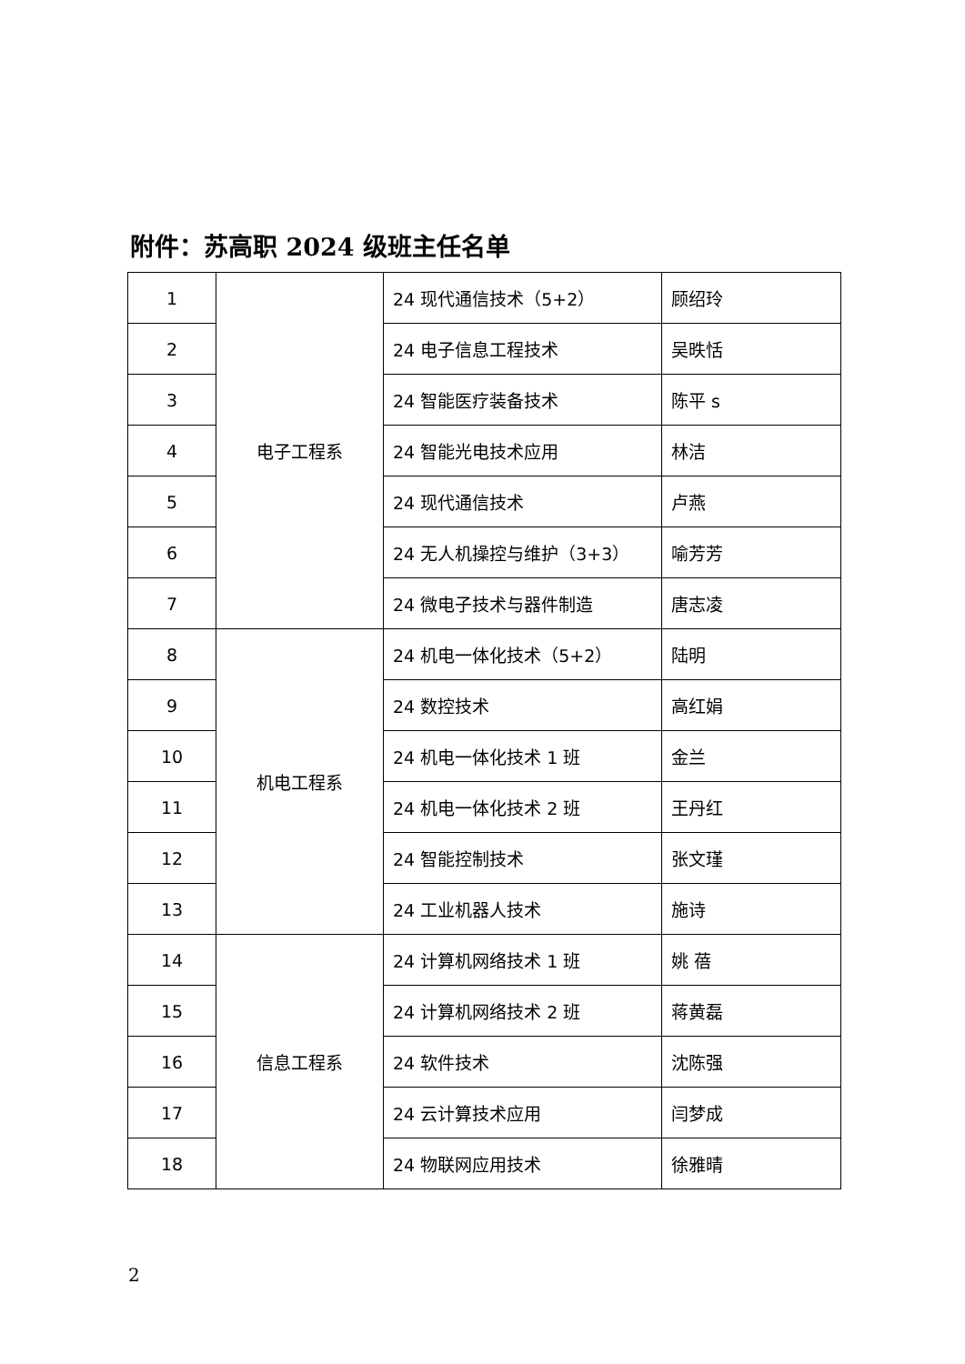附件：苏高职 2024 级班主任名单
| 1 | 电子工程系 | 24 现代通信技术（5+2） | 顾绍玲 |
| 2 | | 24 电子信息工程技术 | 吴昳恬 |
| 3 | | 24 智能医疗装备技术 | 陈平 s |
| 4 | | 24 智能光电技术应用 | 林洁 |
| 5 | | 24 现代通信技术 | 卢燕 |
| 6 | | 24 无人机操控与维护（3+3） | 喻芳芳 |
| 7 | | 24 微电子技术与器件制造 | 唐志凌 |
| 8 | 机电工程系 | 24 机电一体化技术（5+2） | 陆明 |
| 9 | | 24 数控技术 | 高红娟 |
| 10 | | 24 机电一体化技术 1 班 | 金兰 |
| 11 | | 24 机电一体化技术 2 班 | 王丹红 |
| 12 | | 24 智能控制技术 | 张文瑾 |
| 13 | | 24 工业机器人技术 | 施诗 |
| 14 | 信息工程系 | 24 计算机网络技术 1 班 | 姚 蓓 |
| 15 | | 24 计算机网络技术 2 班 | 蒋黄磊 |
| 16 | | 24 软件技术 | 沈陈强 |
| 17 | | 24 云计算技术应用 | 闫梦成 |
| 18 | | 24 物联网应用技术 | 徐雅晴 |
2